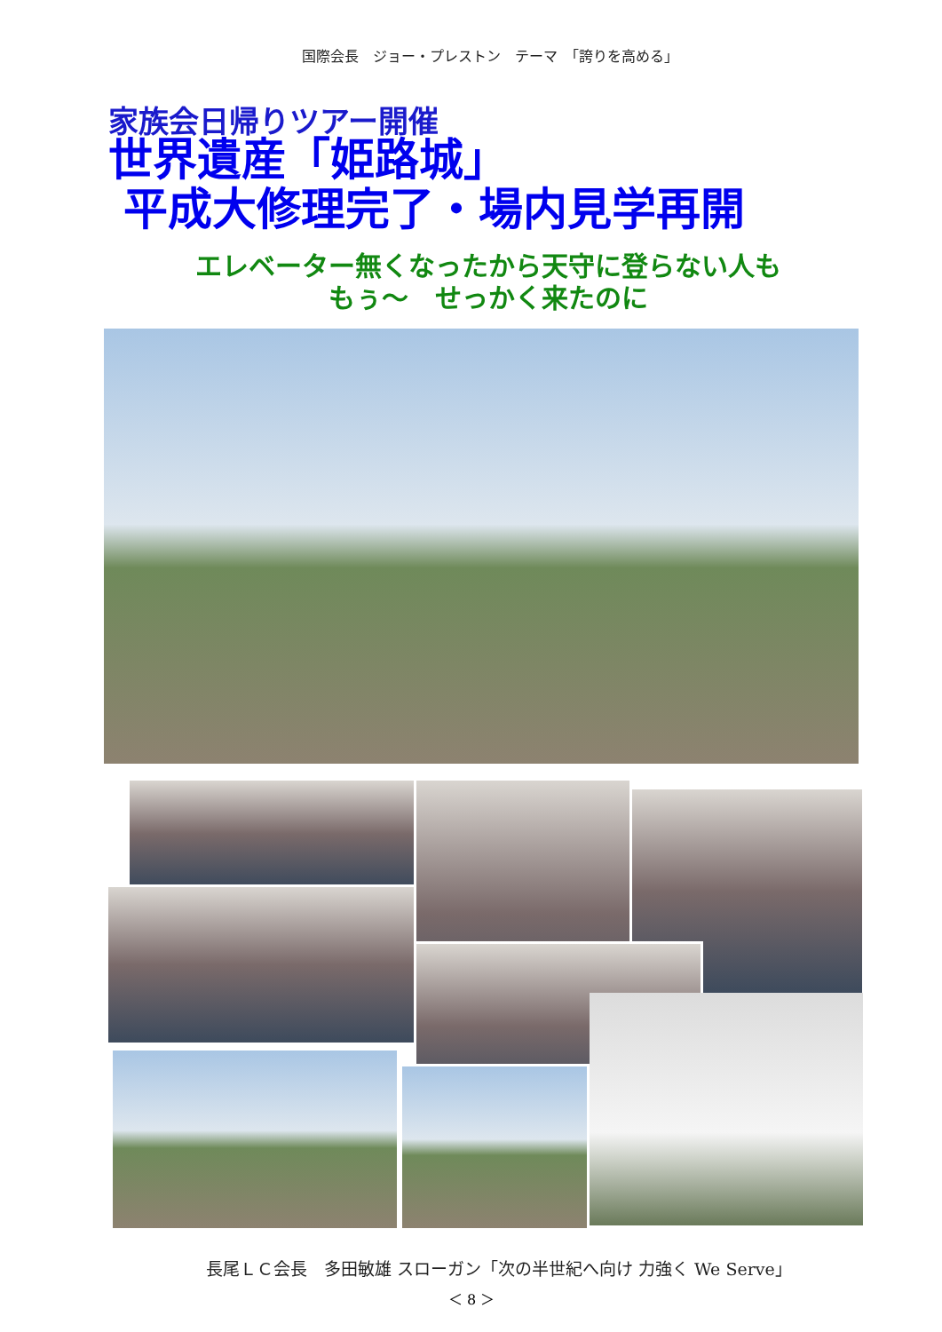国際会長　ジョー・プレストン　テーマ　「誇りを高める」
家族会日帰りツアー開催
世界遺産「姫路城」
平成大修理完了・場内見学再開
エレベーター無くなったから天守に登らない人も
もぅ～　せっかく来たのに
長尾ＬＣ会長　多田敏雄 スローガン「次の半世紀へ向け 力強く We Serve」
＜ 8 ＞